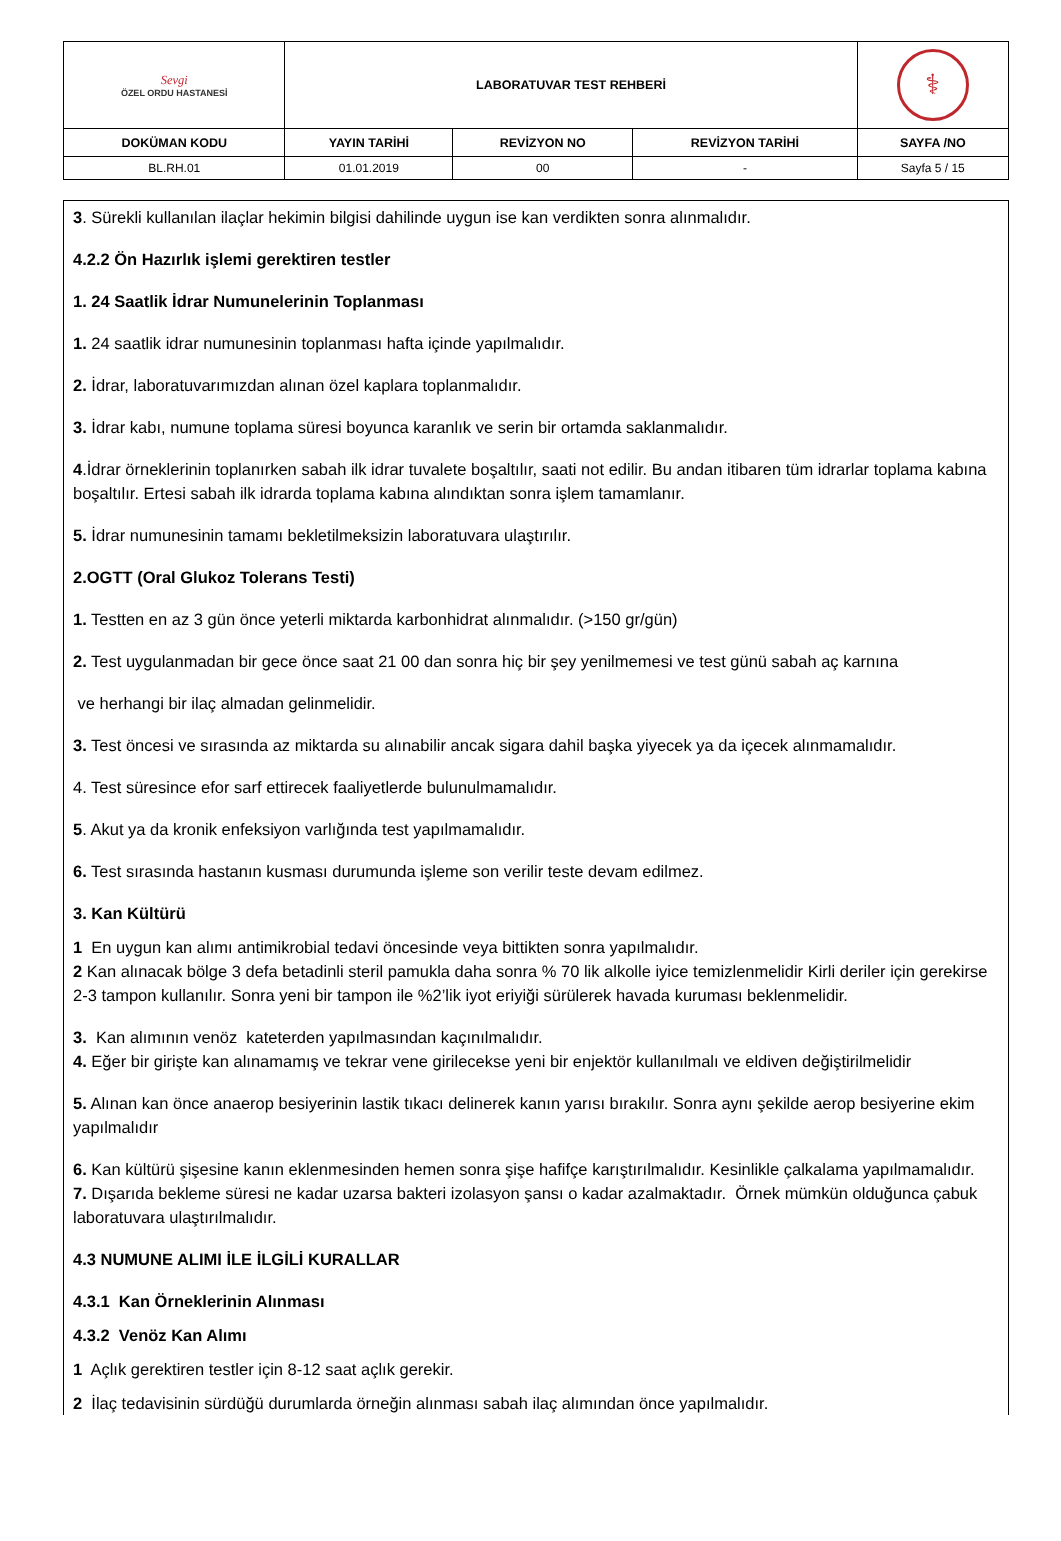| Sevgi ÖZEL ORDU HASTANESİ | LABORATUVAR TEST REHBERİ | | | ⚕ |
| DOKÜMAN KODU | YAYIN TARİHİ | REVİZYON NO | REVİZYON TARİHİ | SAYFA /NO |
| BL.RH.01 | 01.01.2019 | 00 | - | Sayfa 5 / 15 |
3. Sürekli kullanılan ilaçlar hekimin bilgisi dahilinde uygun ise kan verdikten sonra alınmalıdır.
4.2.2 Ön Hazırlık işlemi gerektiren testler
1. 24 Saatlik İdrar Numunelerinin Toplanması
1. 24 saatlik idrar numunesinin toplanması hafta içinde yapılmalıdır.
2. İdrar, laboratuvarımızdan alınan özel kaplara toplanmalıdır.
3. İdrar kabı, numune toplama süresi boyunca karanlık ve serin bir ortamda saklanmalıdır.
4.İdrar örneklerinin toplanırken sabah ilk idrar tuvalete boşaltılır, saati not edilir. Bu andan itibaren tüm idrarlar toplama kabına boşaltılır. Ertesi sabah ilk idrarda toplama kabına alındıktan sonra işlem tamamlanır.
5. İdrar numunesinin tamamı bekletilmeksizin laboratuvara ulaştırılır.
2.OGTT (Oral Glukoz Tolerans Testi)
1. Testten en az 3 gün önce yeterli miktarda karbonhidrat alınmalıdır. (>150 gr/gün)
2. Test uygulanmadan bir gece önce saat 21 00 dan sonra hiç bir şey yenilmemesi ve test günü sabah aç karnına
ve herhangi bir ilaç almadan gelinmelidir.
3. Test öncesi ve sırasında az miktarda su alınabilir ancak sigara dahil başka yiyecek ya da içecek alınmamalıdır.
4. Test süresince efor sarf ettirecek faaliyetlerde bulunulmamalıdır.
5. Akut ya da kronik enfeksiyon varlığında test yapılmamalıdır.
6. Test sırasında hastanın kusması durumunda işleme son verilir teste devam edilmez.
3. Kan Kültürü
1 En uygun kan alımı antimikrobial tedavi öncesinde veya bittikten sonra yapılmalıdır.
2 Kan alınacak bölge 3 defa betadinli steril pamukla daha sonra % 70 lik alkolle iyice temizlenmelidir Kirli deriler için gerekirse 2-3 tampon kullanılır. Sonra yeni bir tampon ile %2’lik iyot eriyiği sürülerek havada kuruması beklenmelidir.
3. Kan alımının venöz kateterden yapılmasından kaçınılmalıdır.
4. Eğer bir girişte kan alınamamış ve tekrar vene girilecekse yeni bir enjektör kullanılmalı ve eldiven değiştirilmelidir
5. Alınan kan önce anaerop besiyerinin lastik tıkacı delinerek kanın yarısı bırakılır. Sonra aynı şekilde aerop besiyerine ekim yapılmalıdır
6. Kan kültürü şişesine kanın eklenmesinden hemen sonra şişe hafifçe karıştırılmalıdır. Kesinlikle çalkalama yapılmamalıdır.
7. Dışarıda bekleme süresi ne kadar uzarsa bakteri izolasyon şansı o kadar azalmaktadır. Örnek mümkün olduğunca çabuk laboratuvara ulaştırılmalıdır.
4.3 NUMUNE ALIMI İLE İLGİLİ KURALLAR
4.3.1 Kan Örneklerinin Alınması
4.3.2 Venöz Kan Alımı
1 Açlık gerektiren testler için 8-12 saat açlık gerekir.
2 İlaç tedavisinin sürdüğü durumlarda örneğin alınması sabah ilaç alımından önce yapılmalıdır.